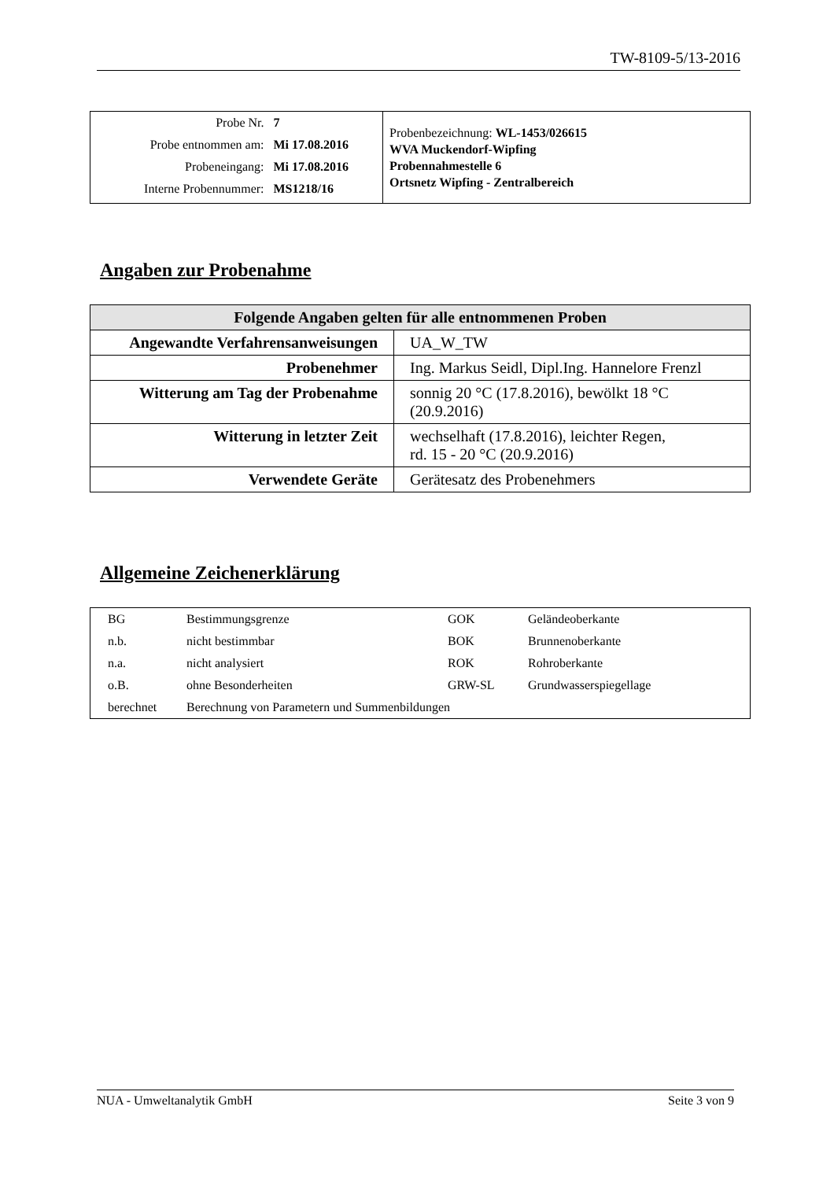TW-8109-5/13-2016
| / Probe Nr. / 7 / / Probe entnommen am: / Mi 17.08.2016 / / Probeneingang: / Mi 17.08.2016 / / Interne Probennummer: / MS1218/16 / | Probenbezeichnung: WL-1453/026615 WVA Muckendorf-Wipfing Probennahmestelle 6 Ortsnetz Wipfing - Zentralbereich |
Angaben zur Probenahme
| Folgende Angaben gelten für alle entnommenen Proben | |
| --- | --- |
| Angewandte Verfahrensanweisungen | UA_W_TW |
| Probenehmer | Ing. Markus Seidl, Dipl.Ing. Hannelore Frenzl |
| Witterung am Tag der Probenahme | sonnig 20 °C (17.8.2016), bewölkt 18 °C (20.9.2016) |
| Witterung in letzter Zeit | wechselhaft (17.8.2016), leichter Regen, rd. 15 - 20 °C (20.9.2016) |
| Verwendete Geräte | Gerätesatz des Probenehmers |
Allgemeine Zeichenerklärung
| BG | Bestimmungsgrenze | GOK | Geländeoberkante |
| n.b. | nicht bestimmbar | BOK | Brunnenoberkante |
| n.a. | nicht analysiert | ROK | Rohroberkante |
| o.B. | ohne Besonderheiten | GRW-SL | Grundwasserspiegellage |
| berechnet | Berechnung von Parametern und Summenbildungen | | |
NUA - Umweltanalytik GmbH Seite 3 von 9